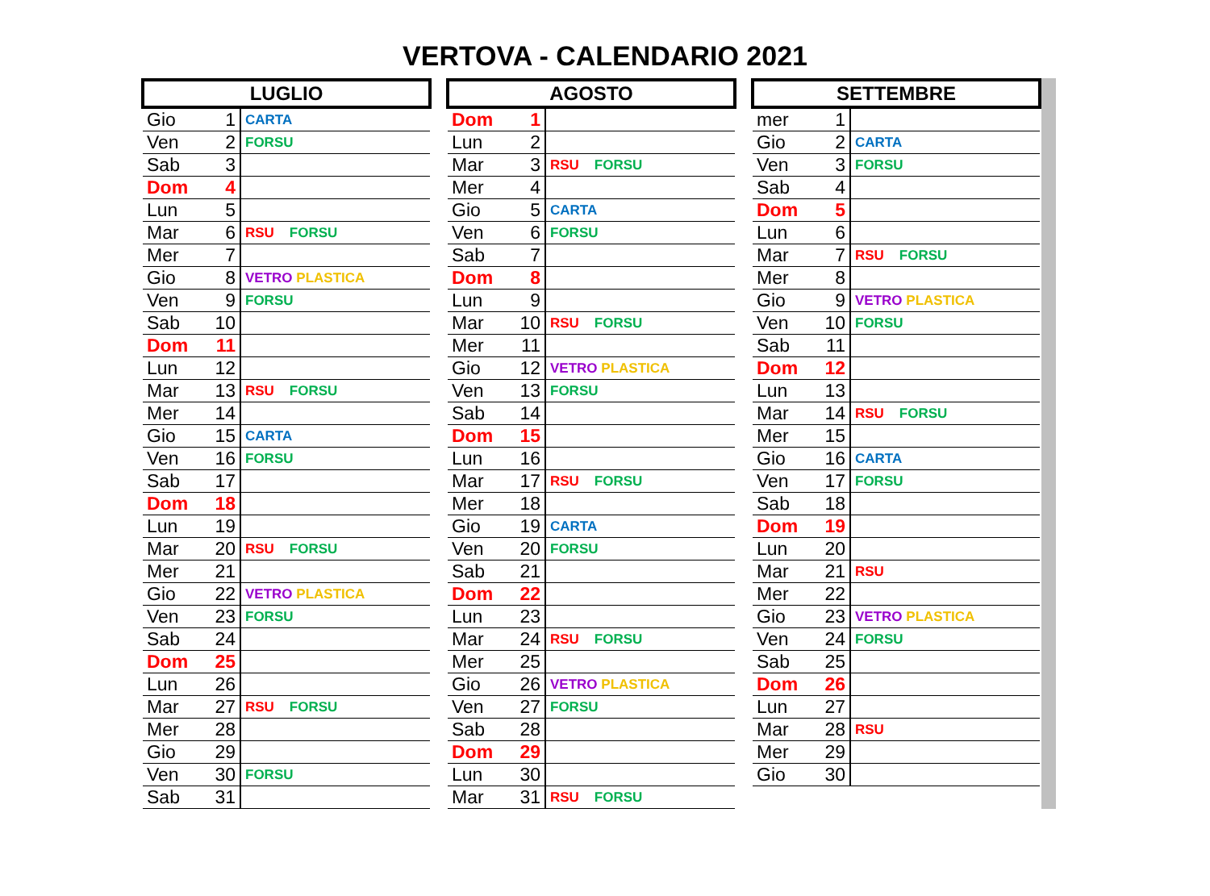VERTOVA - CALENDARIO 2021
| LUGLIO | | |
| --- | --- | --- |
| Gio | 1 | CARTA |
| Ven | 2 | FORSU |
| Sab | 3 | |
| Dom | 4 | |
| Lun | 5 | |
| Mar | 6 | RSU FORSU |
| Mer | 7 | |
| Gio | 8 | VETRO PLASTICA |
| Ven | 9 | FORSU |
| Sab | 10 | |
| Dom | 11 | |
| Lun | 12 | |
| Mar | 13 | RSU FORSU |
| Mer | 14 | |
| Gio | 15 | CARTA |
| Ven | 16 | FORSU |
| Sab | 17 | |
| Dom | 18 | |
| Lun | 19 | |
| Mar | 20 | RSU FORSU |
| Mer | 21 | |
| Gio | 22 | VETRO PLASTICA |
| Ven | 23 | FORSU |
| Sab | 24 | |
| Dom | 25 | |
| Lun | 26 | |
| Mar | 27 | RSU FORSU |
| Mer | 28 | |
| Gio | 29 | |
| Ven | 30 | FORSU |
| Sab | 31 | |
| AGOSTO | | |
| --- | --- | --- |
| Dom | 1 | |
| Lun | 2 | |
| Mar | 3 | RSU FORSU |
| Mer | 4 | |
| Gio | 5 | CARTA |
| Ven | 6 | FORSU |
| Sab | 7 | |
| Dom | 8 | |
| Lun | 9 | |
| Mar | 10 | RSU FORSU |
| Mer | 11 | |
| Gio | 12 | VETRO PLASTICA |
| Ven | 13 | FORSU |
| Sab | 14 | |
| Dom | 15 | |
| Lun | 16 | |
| Mar | 17 | RSU FORSU |
| Mer | 18 | |
| Gio | 19 | CARTA |
| Ven | 20 | FORSU |
| Sab | 21 | |
| Dom | 22 | |
| Lun | 23 | |
| Mar | 24 | RSU FORSU |
| Mer | 25 | |
| Gio | 26 | VETRO PLASTICA |
| Ven | 27 | FORSU |
| Sab | 28 | |
| Dom | 29 | |
| Lun | 30 | |
| Mar | 31 | RSU FORSU |
| SETTEMBRE | | |
| --- | --- | --- |
| mer | 1 | |
| Gio | 2 | CARTA |
| Ven | 3 | FORSU |
| Sab | 4 | |
| Dom | 5 | |
| Lun | 6 | |
| Mar | 7 | RSU FORSU |
| Mer | 8 | |
| Gio | 9 | VETRO PLASTICA |
| Ven | 10 | FORSU |
| Sab | 11 | |
| Dom | 12 | |
| Lun | 13 | |
| Mar | 14 | RSU FORSU |
| Mer | 15 | |
| Gio | 16 | CARTA |
| Ven | 17 | FORSU |
| Sab | 18 | |
| Dom | 19 | |
| Lun | 20 | |
| Mar | 21 | RSU |
| Mer | 22 | |
| Gio | 23 | VETRO PLASTICA |
| Ven | 24 | FORSU |
| Sab | 25 | |
| Dom | 26 | |
| Lun | 27 | |
| Mar | 28 | RSU |
| Mer | 29 | |
| Gio | 30 | |